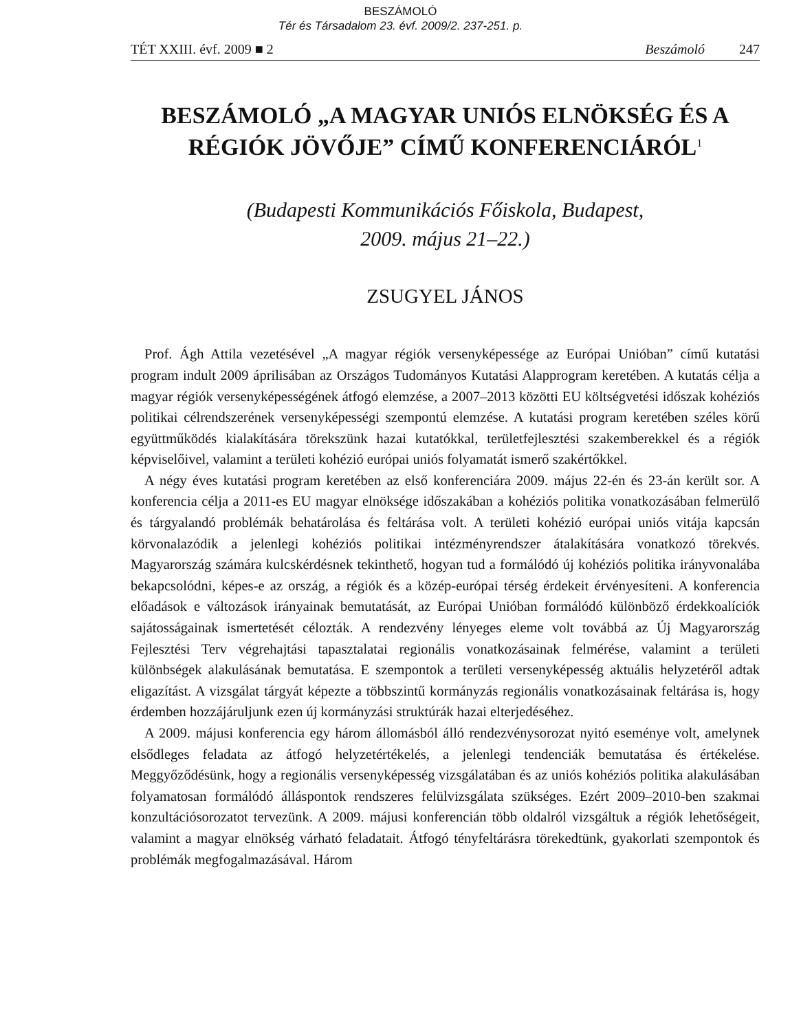BESZÁMOLÓ
Tér és Társadalom 23. évf. 2009/2. 237-251. p.
TÉT XXIII. évf. 2009 ■ 2 Beszámoló 247
BESZÁMOLÓ „A MAGYAR UNIÓS ELNÖKSÉG ÉS A RÉGIÓK JÖVŐJE” CÍMŰ KONFERENCIÁRÓL<sup>1</sup>
(Budapesti Kommunikációs Főiskola, Budapest,
2009. május 21–22.)
ZSUGYEL JÁNOS
Prof. Ágh Attila vezetésével „A magyar régiók versenyképessége az Európai Unióban” című kutatási program indult 2009 áprilisában az Országos Tudományos Kutatási Alapprogram keretében. A kutatás célja a magyar régiók versenyképességének átfogó elemzése, a 2007–2013 közötti EU költségvetési időszak kohéziós politikai célrendszerének versenyképességi szempontú elemzése. A kutatási program keretében széles körű együttműködés kialakítására törekszünk hazai kutatókkal, területfejlesztési szakemberekkel és a régiók képviselőivel, valamint a területi kohézió európai uniós folyamatát ismerő szakértőkkel.
A négy éves kutatási program keretében az első konferenciára 2009. május 22-én és 23-án került sor. A konferencia célja a 2011-es EU magyar elnöksége időszakában a kohéziós politika vonatkozásában felmerülő és tárgyalandó problémák behatárolása és feltárása volt. A területi kohézió európai uniós vitája kapcsán körvonalazódik a jelenlegi kohéziós politikai intézményrendszer átalakítására vonatkozó törekvés. Magyarország számára kulcskérdésnek tekinthető, hogyan tud a formálódó új kohéziós politika irányvonalába bekapcsolódni, képes-e az ország, a régiók és a közép-európai térség érdekeit érvényesíteni. A konferencia előadások e változások irányainak bemutatását, az Európai Unióban formálódó különböző érdekkoalíciók sajátosságainak ismertetését célozták. A rendezvény lényeges eleme volt továbbá az Új Magyarország Fejlesztési Terv végrehajtási tapasztalatai regionális vonatkozásainak felmérése, valamint a területi különbségek alakulásának bemutatása. E szempontok a területi versenyképesség aktuális helyzetéről adtak eligazítást. A vizsgálat tárgyát képezte a többszintű kormányzás regionális vonatkozásainak feltárása is, hogy érdemben hozzájáruljunk ezen új kormányzási struktúrák hazai elterjedéséhez.
A 2009. májusi konferencia egy három állomásból álló rendezvénysorozat nyitó eseménye volt, amelynek elsődleges feladata az átfogó helyzetértékelés, a jelenlegi tendenciák bemutatása és értékelése. Meggyőződésünk, hogy a regionális versenyképesség vizsgálatában és az uniós kohéziós politika alakulásában folyamatosan formálódó álláspontok rendszeres felülvizsgálata szükséges. Ezért 2009–2010-ben szakmai konzultációsorozatot tervezünk. A 2009. májusi konferencián több oldalról vizsgáltuk a régiók lehetőségeit, valamint a magyar elnökség várható feladatait. Átfogó tényfeltárásra törekedtünk, gyakorlati szempontok és problémák megfogalmazásával. Három